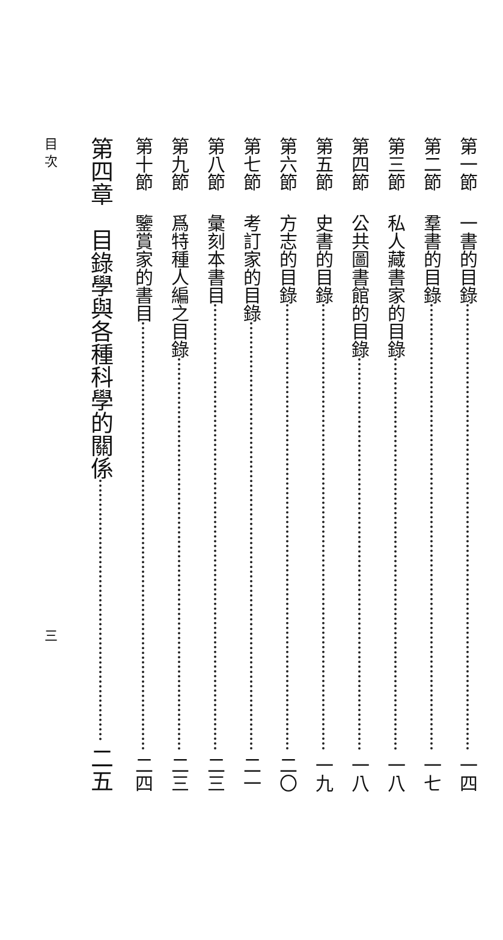第一節 一書的目錄 一四
第二節 羣書的目錄 一七
第三節 私人藏書家的目錄 一八
第四節 公共圖書館的目錄 一八
第五節 史書的目錄 一九
第六節 方志的目錄 二〇
第七節 考訂家的目錄 二一
第八節 彙刻本書目 二三
第九節 爲特種人編之目錄 二三
第十節 鑒賞家的書目 二四
第四章 目錄學與各種科學的關係 二五
目 次 三